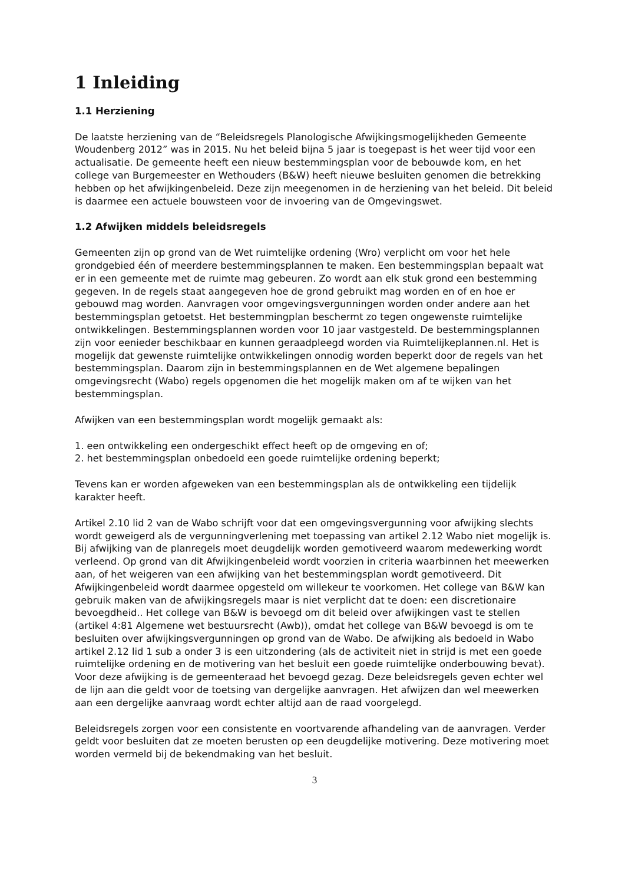1 Inleiding
1.1 Herziening
De laatste herziening van de “Beleidsregels Planologische Afwijkingsmogelijkheden Gemeente Woudenberg 2012” was in 2015. Nu het beleid bijna 5 jaar is toegepast is het weer tijd voor een actualisatie. De gemeente heeft een nieuw bestemmingsplan voor de bebouwde kom, en het college van Burgemeester en Wethouders (B&W) heeft nieuwe besluiten genomen die betrekking hebben op het afwijkingenbeleid. Deze zijn meegenomen in de herziening van het beleid. Dit beleid is daarmee een actuele bouwsteen voor de invoering van de Omgevingswet.
1.2 Afwijken middels beleidsregels
Gemeenten zijn op grond van de Wet ruimtelijke ordening (Wro) verplicht om voor het hele grondgebied één of meerdere bestemmingsplannen te maken. Een bestemmingsplan bepaalt wat er in een gemeente met de ruimte mag gebeuren. Zo wordt aan elk stuk grond een bestemming gegeven. In de regels staat aangegeven hoe de grond gebruikt mag worden en of en hoe er gebouwd mag worden. Aanvragen voor omgevingsvergunningen worden onder andere aan het bestemmingsplan getoetst. Het bestemmingplan beschermt zo tegen ongewenste ruimtelijke ontwikkelingen. Bestemmingsplannen worden voor 10 jaar vastgesteld. De bestemmingsplannen zijn voor eenieder beschikbaar en kunnen geraadpleegd worden via Ruimtelijkeplannen.nl. Het is mogelijk dat gewenste ruimtelijke ontwikkelingen onnodig worden beperkt door de regels van het bestemmingsplan. Daarom zijn in bestemmingsplannen en de Wet algemene bepalingen omgevingsrecht (Wabo) regels opgenomen die het mogelijk maken om af te wijken van het bestemmingsplan.
Afwijken van een bestemmingsplan wordt mogelijk gemaakt als:
1. een ontwikkeling een ondergeschikt effect heeft op de omgeving en of;
2. het bestemmingsplan onbedoeld een goede ruimtelijke ordening beperkt;
Tevens kan er worden afgeweken van een bestemmingsplan als de ontwikkeling een tijdelijk karakter heeft.
Artikel 2.10 lid 2 van de Wabo schrijft voor dat een omgevingsvergunning voor afwijking slechts wordt geweigerd als de vergunningverlening met toepassing van artikel 2.12 Wabo niet mogelijk is. Bij afwijking van de planregels moet deugdelijk worden gemotiveerd waarom medewerking wordt verleend. Op grond van dit Afwijkingenbeleid wordt voorzien in criteria waarbinnen het meewerken aan, of het weigeren van een afwijking van het bestemmingsplan wordt gemotiveerd. Dit Afwijkingenbeleid wordt daarmee opgesteld om willekeur te voorkomen. Het college van B&W kan gebruik maken van de afwijkingsregels maar is niet verplicht dat te doen: een discretionaire bevoegdheid.. Het college van B&W is bevoegd om dit beleid over afwijkingen vast te stellen (artikel 4:81 Algemene wet bestuursrecht (Awb)), omdat het college van B&W bevoegd is om te besluiten over afwijkingsvergunningen op grond van de Wabo. De afwijking als bedoeld in Wabo artikel 2.12 lid 1 sub a onder 3 is een uitzondering (als de activiteit niet in strijd is met een goede ruimtelijke ordening en de motivering van het besluit een goede ruimtelijke onderbouwing bevat). Voor deze afwijking is de gemeenteraad het bevoegd gezag. Deze beleidsregels geven echter wel de lijn aan die geldt voor de toetsing van dergelijke aanvragen. Het afwijzen dan wel meewerken aan een dergelijke aanvraag wordt echter altijd aan de raad voorgelegd.
Beleidsregels zorgen voor een consistente en voortvarende afhandeling van de aanvragen. Verder geldt voor besluiten dat ze moeten berusten op een deugdelijke motivering. Deze motivering moet worden vermeld bij de bekendmaking van het besluit.
3